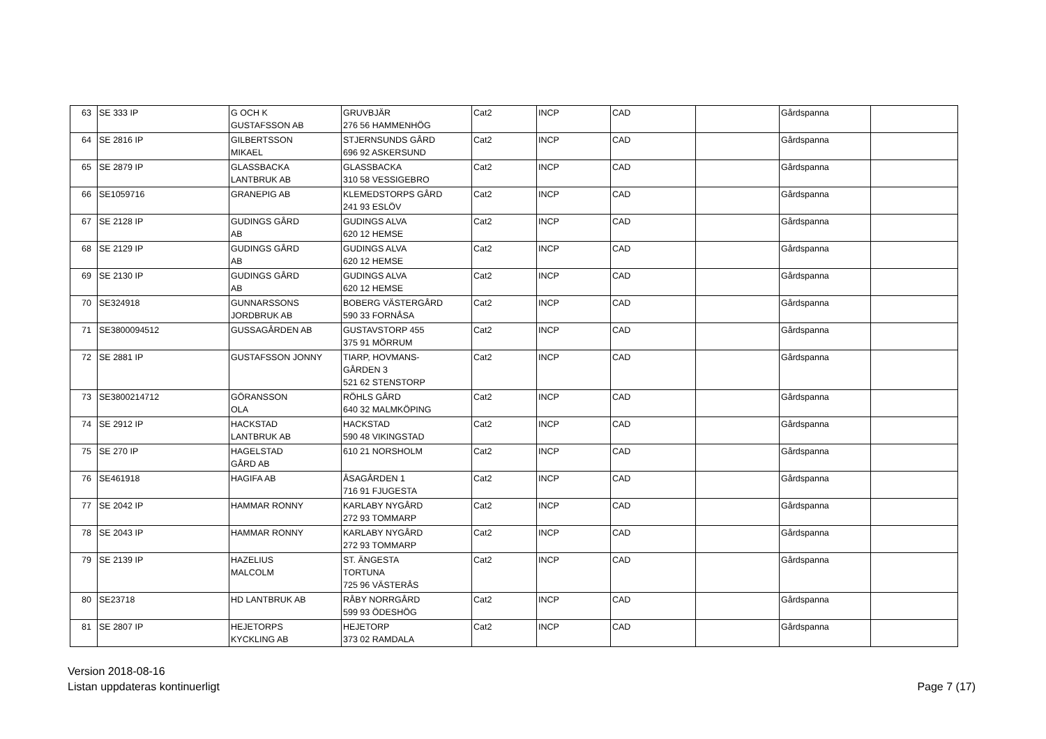| 63 | SE 333 IP | G OCH K GUSTAFSSON AB | GRUVBJÄR 276 56 HAMMENHÖG | Cat2 | INCP | CAD | | Gårdspanna | |
| 64 | SE 2816 IP | GILBERTSSON MIKAEL | STJERNSUNDS GÅRD 696 92 ASKERSUND | Cat2 | INCP | CAD | | Gårdspanna | |
| 65 | SE 2879 IP | GLASSBACKA LANTBRUK AB | GLASSBACKA 310 58 VESSIGEBRO | Cat2 | INCP | CAD | | Gårdspanna | |
| 66 | SE1059716 | GRANEPIG AB | KLEMEDSTORPS GÅRD 241 93 ESLÖV | Cat2 | INCP | CAD | | Gårdspanna | |
| 67 | SE 2128 IP | GUDINGS GÅRD AB | GUDINGS ALVA 620 12 HEMSE | Cat2 | INCP | CAD | | Gårdspanna | |
| 68 | SE 2129 IP | GUDINGS GÅRD AB | GUDINGS ALVA 620 12 HEMSE | Cat2 | INCP | CAD | | Gårdspanna | |
| 69 | SE 2130 IP | GUDINGS GÅRD AB | GUDINGS ALVA 620 12 HEMSE | Cat2 | INCP | CAD | | Gårdspanna | |
| 70 | SE324918 | GUNNARSSONS JORDBRUK AB | BOBERG VÄSTERGÅRD 590 33 FORNÅSA | Cat2 | INCP | CAD | | Gårdspanna | |
| 71 | SE3800094512 | GUSSAGÅRDEN AB | GUSTAVSTORP 455 375 91 MÖRRUM | Cat2 | INCP | CAD | | Gårdspanna | |
| 72 | SE 2881 IP | GUSTAFSSON JONNY | TIARP, HOVMANS- GÅRDEN 3 521 62 STENSTORP | Cat2 | INCP | CAD | | Gårdspanna | |
| 73 | SE3800214712 | GÖRANSSON OLA | RÖHLS GÅRD 640 32 MALMKÖPING | Cat2 | INCP | CAD | | Gårdspanna | |
| 74 | SE 2912 IP | HACKSTAD LANTBRUK AB | HACKSTAD 590 48 VIKINGSTAD | Cat2 | INCP | CAD | | Gårdspanna | |
| 75 | SE 270 IP | HAGELSTAD GÅRD AB | 610 21 NORSHOLM | Cat2 | INCP | CAD | | Gårdspanna | |
| 76 | SE461918 | HAGIFA AB | ÅSAGÅRDEN 1 716 91 FJUGESTA | Cat2 | INCP | CAD | | Gårdspanna | |
| 77 | SE 2042 IP | HAMMAR RONNY | KARLABY NYGÅRD 272 93 TOMMARP | Cat2 | INCP | CAD | | Gårdspanna | |
| 78 | SE 2043 IP | HAMMAR RONNY | KARLABY NYGÅRD 272 93 TOMMARP | Cat2 | INCP | CAD | | Gårdspanna | |
| 79 | SE 2139 IP | HAZELIUS MALCOLM | ST. ÄNGESTA TORTUNA 725 96 VÄSTERÅS | Cat2 | INCP | CAD | | Gårdspanna | |
| 80 | SE23718 | HD LANTBRUK AB | RÅBY NORRGÅRD 599 93 ÖDESHÖG | Cat2 | INCP | CAD | | Gårdspanna | |
| 81 | SE 2807 IP | HEJETORPS KYCKLING AB | HEJETORP 373 02 RAMDALA | Cat2 | INCP | CAD | | Gårdspanna | |
Version 2018-08-16
Listan uppdateras kontinuerligt
Page 7 (17)